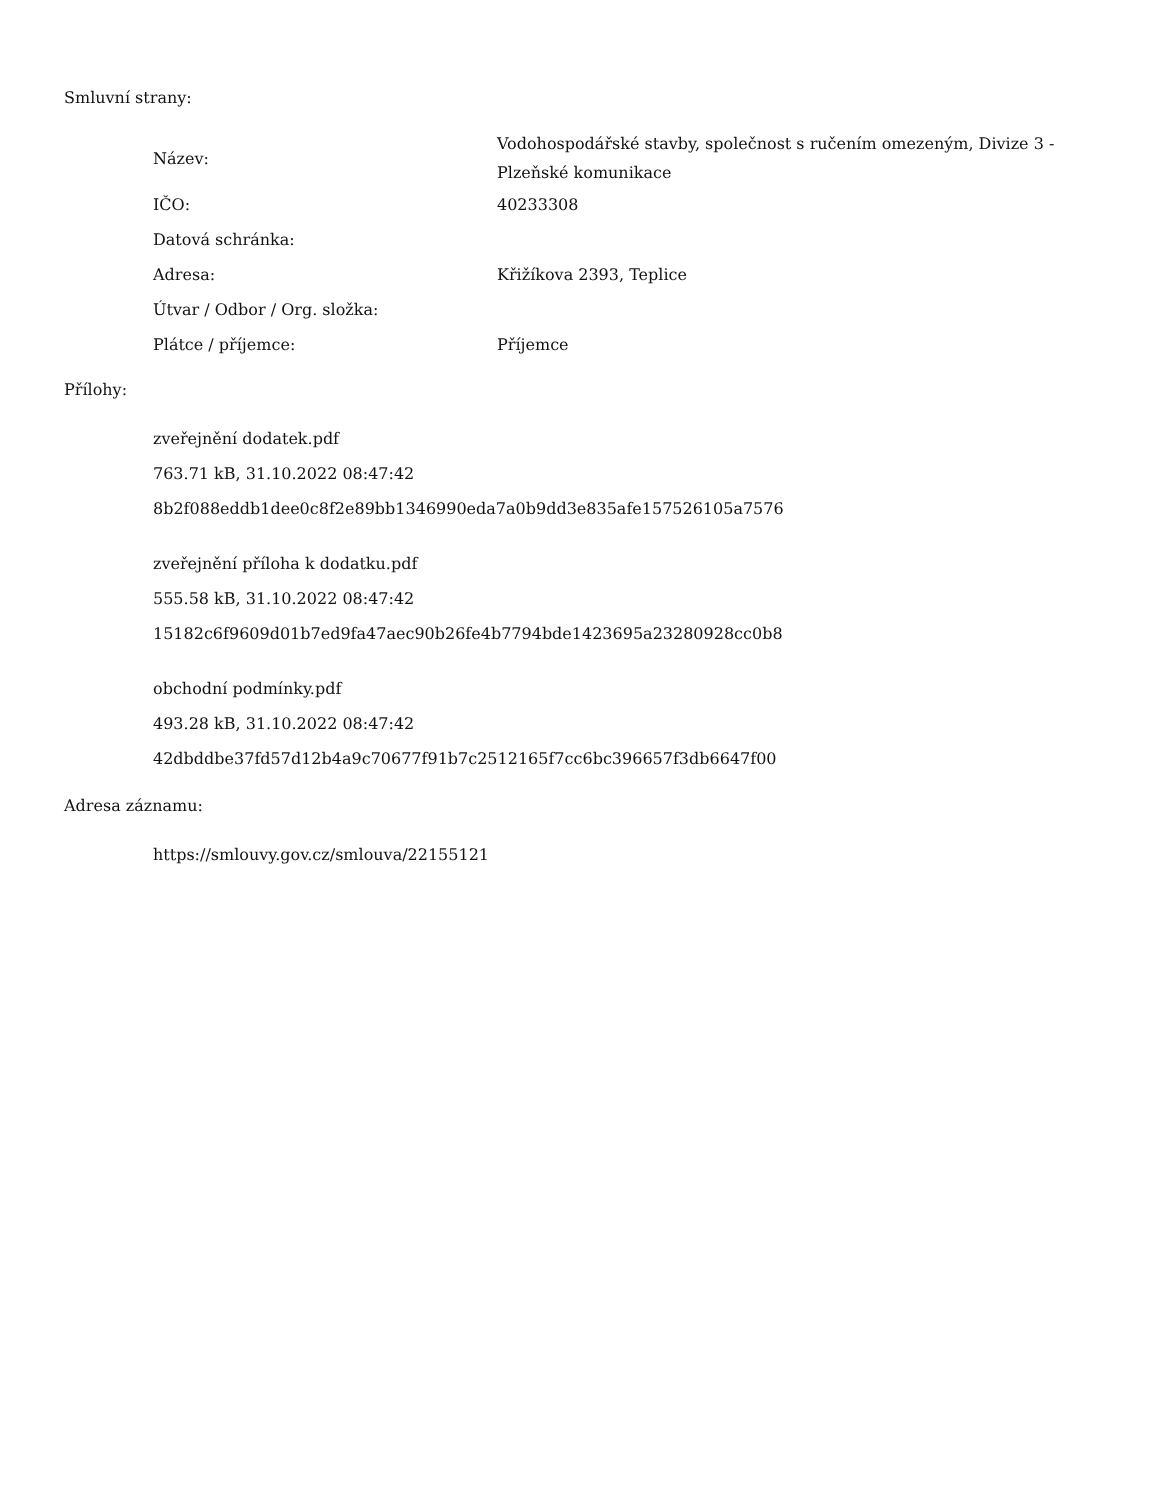Smluvní strany:
| Název: | Vodohospodářské stavby, společnost s ručením omezeným, Divize 3 - Plzeňské komunikace |
| IČO: | 40233308 |
| Datová schránka: | |
| Adresa: | Křižíkova 2393, Teplice |
| Útvar / Odbor / Org. složka: | |
| Plátce / příjemce: | Příjemce |
Přílohy:
zveřejnění dodatek.pdf
763.71 kB, 31.10.2022 08:47:42
8b2f088eddb1dee0c8f2e89bb1346990eda7a0b9dd3e835afe157526105a7576
zveřejnění příloha k dodatku.pdf
555.58 kB, 31.10.2022 08:47:42
15182c6f9609d01b7ed9fa47aec90b26fe4b7794bde1423695a23280928cc0b8
obchodní podmínky.pdf
493.28 kB, 31.10.2022 08:47:42
42dbddbe37fd57d12b4a9c70677f91b7c2512165f7cc6bc396657f3db6647f00
Adresa záznamu:
https://smlouvy.gov.cz/smlouva/22155121